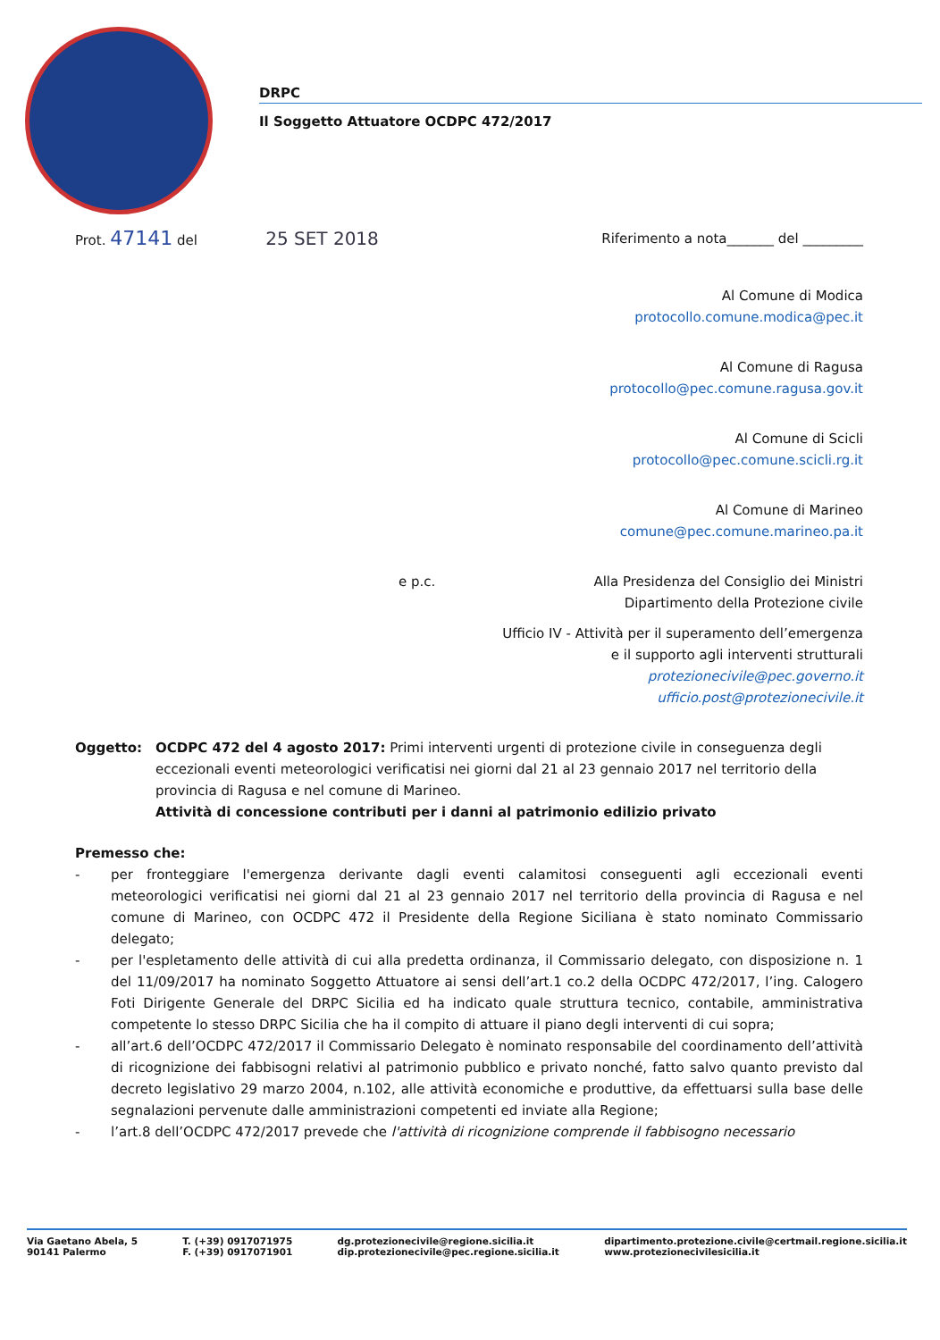DRPC
Il Soggetto Attuatore OCDPC 472/2017
Prot. 47141 del 25 SET 2018 Riferimento a nota_______ del _________
Al Comune di Modica
protocollo.comune.modica@pec.it
Al Comune di Ragusa
protocollo@pec.comune.ragusa.gov.it
Al Comune di Scicli
protocollo@pec.comune.scicli.rg.it
Al Comune di Marineo
comune@pec.comune.marineo.pa.it
e p.c. Alla Presidenza del Consiglio dei Ministri
Dipartimento della Protezione civile
Ufficio IV - Attività per il superamento dell’emergenza
e il supporto agli interventi strutturali
protezionecivile@pec.governo.it
ufficio.post@protezionecivile.it
Oggetto: OCDPC 472 del 4 agosto 2017: Primi interventi urgenti di protezione civile in conseguenza degli eccezionali eventi meteorologici verificatisi nei giorni dal 21 al 23 gennaio 2017 nel territorio della provincia di Ragusa e nel comune di Marineo.
Attività di concessione contributi per i danni al patrimonio edilizio privato
Premesso che:
- per fronteggiare l'emergenza derivante dagli eventi calamitosi conseguenti agli eccezionali eventi meteorologici verificatisi nei giorni dal 21 al 23 gennaio 2017 nel territorio della provincia di Ragusa e nel comune di Marineo, con OCDPC 472 il Presidente della Regione Siciliana è stato nominato Commissario delegato;
- per l'espletamento delle attività di cui alla predetta ordinanza, il Commissario delegato, con disposizione n. 1 del 11/09/2017 ha nominato Soggetto Attuatore ai sensi dell’art.1 co.2 della OCDPC 472/2017, l’ing. Calogero Foti Dirigente Generale del DRPC Sicilia ed ha indicato quale struttura tecnico, contabile, amministrativa competente lo stesso DRPC Sicilia che ha il compito di attuare il piano degli interventi di cui sopra;
- all’art.6 dell’OCDPC 472/2017 il Commissario Delegato è nominato responsabile del coordinamento dell’attività di ricognizione dei fabbisogni relativi al patrimonio pubblico e privato nonché, fatto salvo quanto previsto dal decreto legislativo 29 marzo 2004, n.102, alle attività economiche e produttive, da effettuarsi sulla base delle segnalazioni pervenute dalle amministrazioni competenti ed inviate alla Regione;
- l’art.8 dell’OCDPC 472/2017 prevede che l'attività di ricognizione comprende il fabbisogno necessario
Via Gaetano Abela, 5
90141 Palermo T. (+39) 0917071975
F. (+39) 0917071901 dg.protezionecivile@regione.sicilia.it
dip.protezionecivile@pec.regione.sicilia.it dipartimento.protezione.civile@certmail.regione.sicilia.it
www.protezionecivilesicilia.it